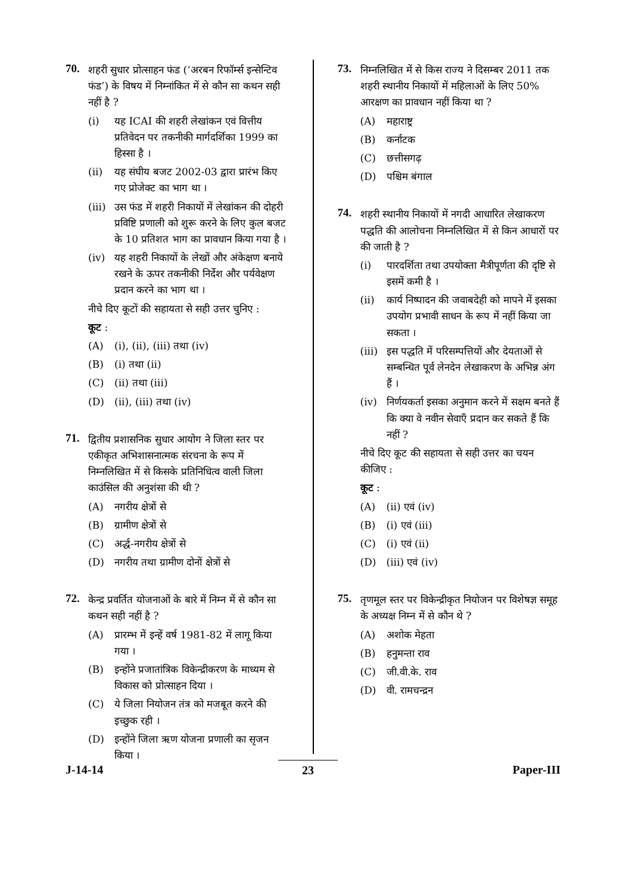70.
शहरी सुधार प्रोत्साहन फंड (‘अरबन रिफॉर्म्स इन्सेन्टिव फंड’) के विषय में निम्नांकित में से कौन सा कथन सही नहीं है ?
(i) यह ICAI की शहरी लेखांकन एवं वित्तीय प्रतिवेदन पर तकनीकी मार्गदर्शिका 1999 का हिस्सा है ।
(ii) यह संघीय बजट 2002-03 द्वारा प्रारंभ किए गए प्रोजेक्ट का भाग था ।
(iii)
उस फंड में शहरी निकायों में लेखांकन की दोहरी प्रविष्टि प्रणाली को शुरू करने के लिए कुल बजट के 10 प्रतिशत भाग का प्रावधान किया गया है ।
(iv) यह शहरी निकायों के लेखों और अंकेक्षण बनाये रखने के ऊपर तकनीकी निर्देश और पर्यवेक्षण प्रदान करने का भाग था ।
नीचे दिए कूटों की सहायता से सही उत्तर चुनिए :
कूट :
(A) (i), (ii), (iii) तथा (iv)
(B) (i) तथा (ii)
(C) (ii) तथा (iii)
(D) (ii), (iii) तथा (iv)
71.
द्वितीय प्रशासनिक सुधार आयोग ने जिला स्तर पर एकीकृत अभिशासनात्मक संरचना के रूप में निम्नलिखित में से किसके प्रतिनिधित्व वाली जिला काउंसिल की अनुशंसा की थी ?
(A) नगरीय क्षेत्रों से
(B) ग्रामीण क्षेत्रों से
(C) अर्द्ध-नगरीय क्षेत्रों से
(D) नगरीय तथा ग्रामीण दोनों क्षेत्रों से
72.
केन्द्र प्रवर्तित योजनाओं के बारे में निम्न में से कौन सा कथन सही नहीं है ?
(A) प्रारम्भ में इन्हें वर्ष 1981-82 में लागू किया गया ।
(B) इन्होंने प्रजातांत्रिक विकेन्द्रीकरण के माध्यम से विकास को प्रोत्साहन दिया ।
(C) ये जिला नियोजन तंत्र को मजबूत करने की इच्छुक रही ।
(D) इन्होंने जिला ऋण योजना प्रणाली का सृजन किया ।
73.
निम्नलिखित में से किस राज्य ने दिसम्बर 2011 तक शहरी स्थानीय निकायों में महिलाओं के लिए 50% आरक्षण का प्रावधान नहीं किया था ?
(A) महाराष्ट्र
(B) कर्नाटक
(C) छत्तीसगढ़
(D) पश्चिम बंगाल
74.
शहरी स्थानीय निकायों में नगदी आधारित लेखाकरण पद्धति की आलोचना निम्नलिखित में से किन आधारों पर की जाती है ?
(i) पारदर्शिता तथा उपयोक्ता मैत्रीपूर्णता की दृष्टि से इसमें कमी है ।
(ii) कार्य निष्पादन की जवाबदेही को मापने में इसका उपयोग प्रभावी साधन के रूप में नहीं किया जा सकता ।
(iii)
इस पद्धति में परिसम्पत्तियों और देयताओं से सम्बन्धित पूर्व लेनदेन लेखाकरण के अभिन्न अंग हैं ।
(iv) निर्णयकर्ता इसका अनुमान करने में सक्षम बनते हैं कि क्या वे नवीन सेवाएँ प्रदान कर सकते हैं कि नहीं ?
नीचे दिए कूट की सहायता से सही उत्तर का चयन कीजिए :
कूट :
(A) (ii) एवं (iv)
(B) (i) एवं (iii)
(C) (i) एवं (ii)
(D) (iii) एवं (iv)
75.
तृणमूल स्तर पर विकेन्द्रीकृत नियोजन पर विशेषज्ञ समूह के अध्यक्ष निम्न में से कौन थे ?
(A) अशोक मेहता
(B) हनुमन्ता राव
(C) जी.वी.के. राव
(D) वी. रामचन्द्रन
J-14-14 23 Paper-III